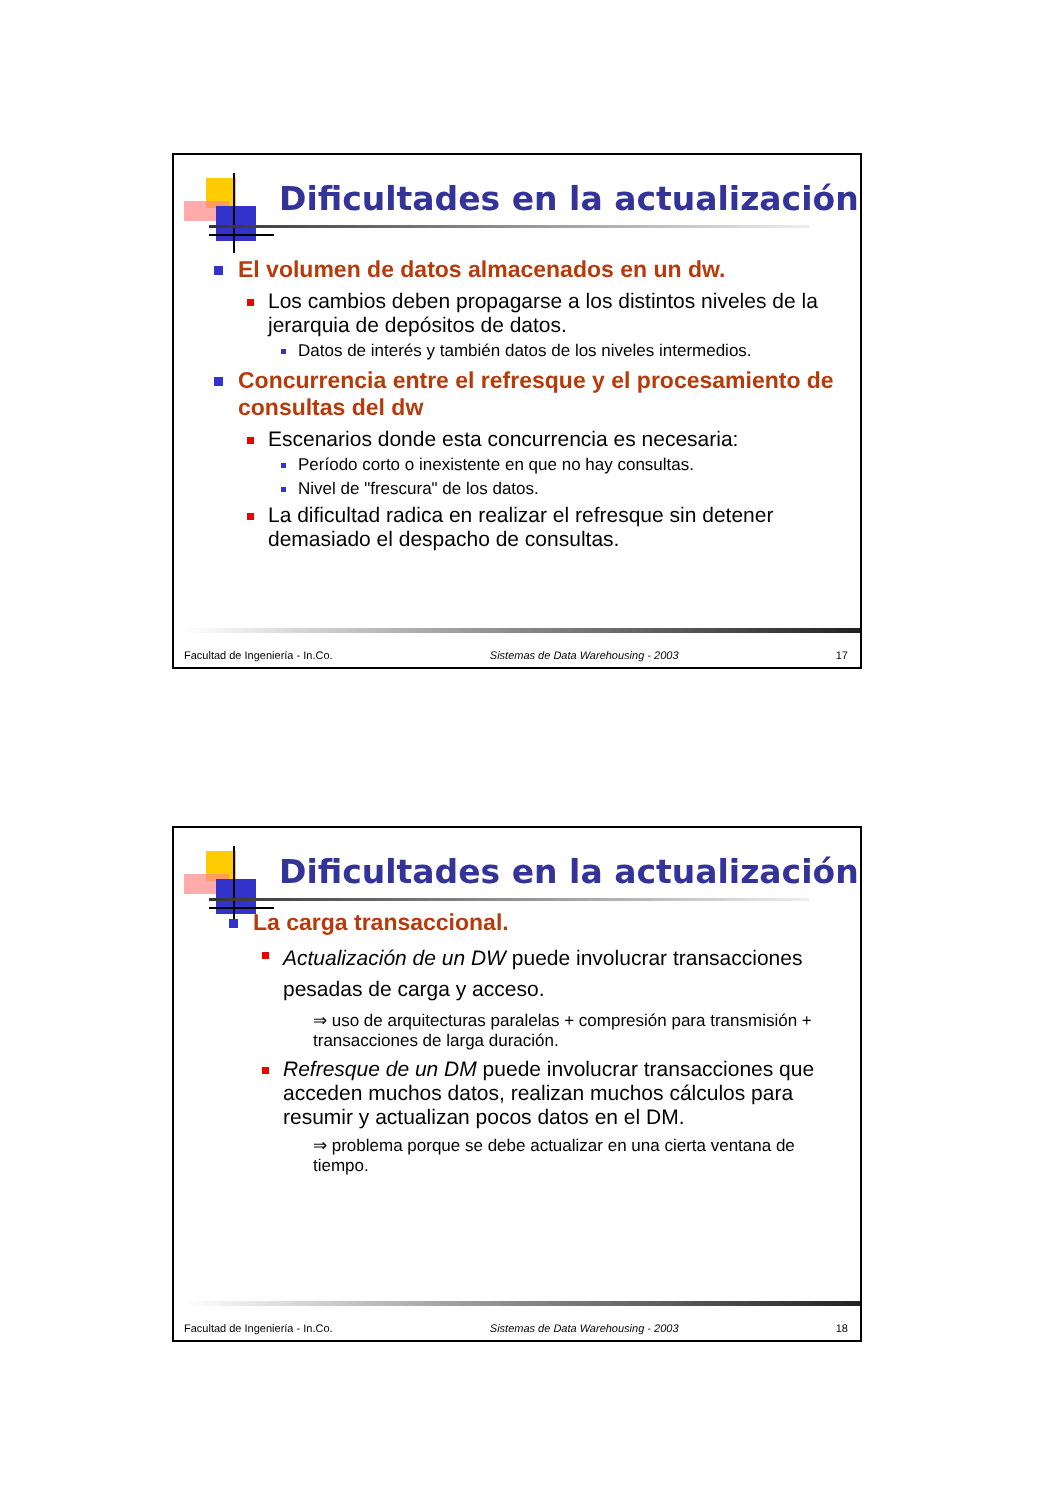Dificultades en la actualización
El volumen de datos almacenados en un dw.
Los cambios deben propagarse a los distintos niveles de la jerarquia de depósitos de datos.
Datos de interés y también datos de los niveles intermedios.
Concurrencia entre el refresque y el procesamiento de consultas del dw
Escenarios donde esta concurrencia es necesaria:
Período corto o inexistente en que no hay consultas.
Nivel de "frescura" de los datos.
La dificultad radica en realizar el refresque sin detener demasiado el despacho de consultas.
Facultad de Ingeniería - In.Co. Sistemas de Data Warehousing - 2003 17
Dificultades en la actualización
La carga transaccional.
Actualización de un DW puede involucrar transacciones pesadas de carga y acceso.
⇒ uso de arquitecturas paralelas + compresión para transmisión + transacciones de larga duración.
Refresque de un DM puede involucrar transacciones que acceden muchos datos, realizan muchos cálculos para resumir y actualizan pocos datos en el DM.
⇒ problema porque se debe actualizar en una cierta ventana de tiempo.
Facultad de Ingeniería - In.Co. Sistemas de Data Warehousing - 2003 18